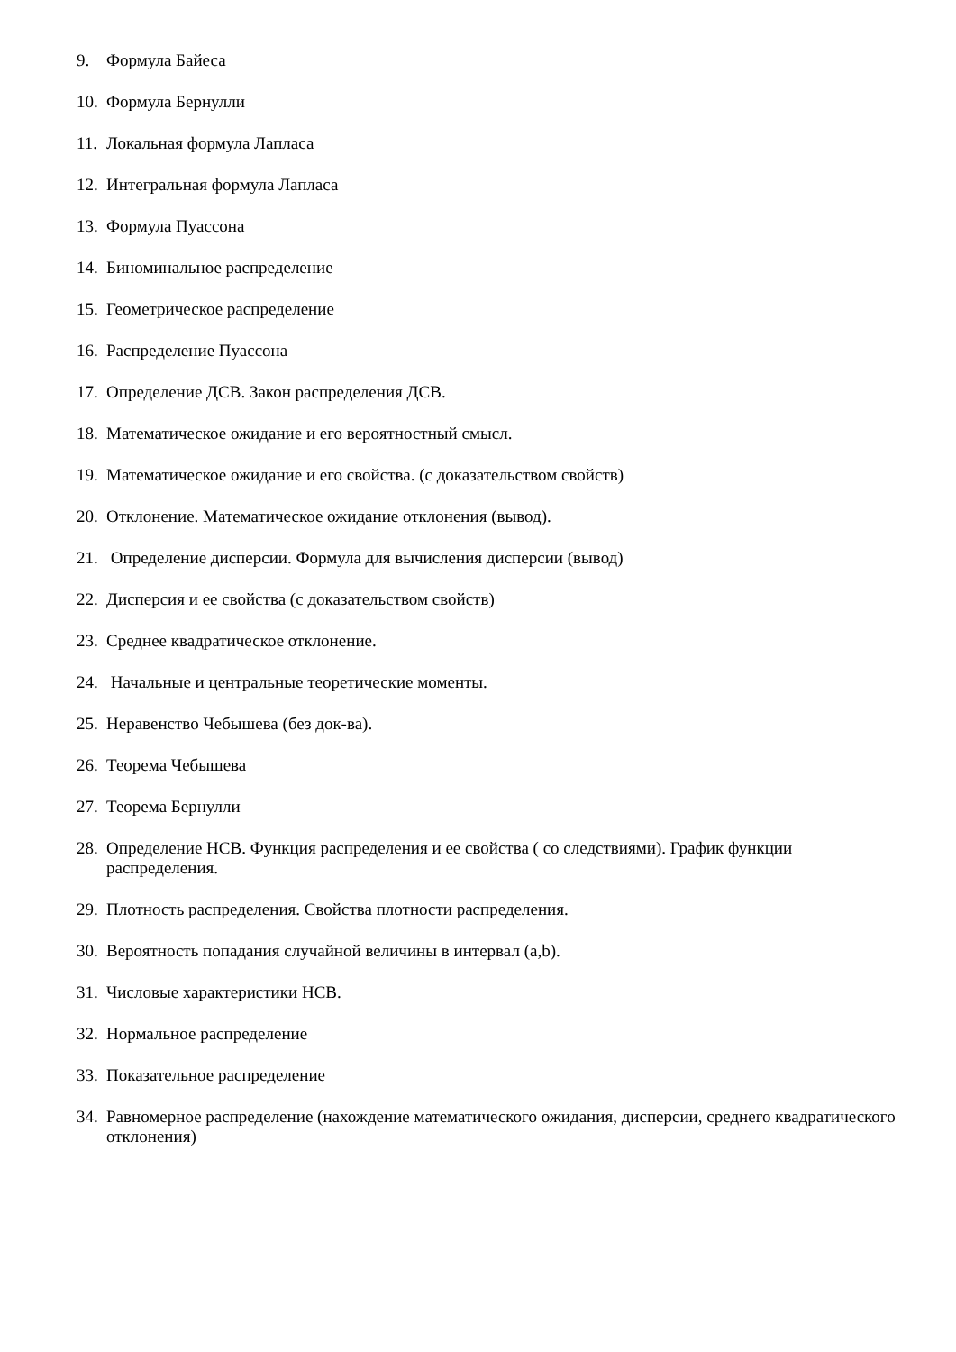9. Формула Байеса
10. Формула Бернулли
11. Локальная формула Лапласа
12. Интегральная формула Лапласа
13. Формула Пуассона
14. Биноминальное распределение
15. Геометрическое распределение
16. Распределение Пуассона
17. Определение ДСВ. Закон распределения ДСВ.
18. Математическое ожидание и его вероятностный смысл.
19. Математическое ожидание и его свойства. (с доказательством свойств)
20. Отклонение. Математическое ожидание отклонения (вывод).
21. Определение дисперсии. Формула для вычисления дисперсии (вывод)
22. Дисперсия и ее свойства (с доказательством свойств)
23. Среднее квадратическое отклонение.
24. Начальные и центральные теоретические моменты.
25. Неравенство Чебышева (без док-ва).
26. Теорема Чебышева
27. Теорема Бернулли
28. Определение НСВ. Функция распределения и ее свойства ( со следствиями). График функции распределения.
29. Плотность распределения. Свойства плотности распределения.
30. Вероятность попадания случайной величины в интервал (a,b).
31. Числовые характеристики НСВ.
32. Нормальное распределение
33. Показательное распределение
34. Равномерное распределение (нахождение математического ожидания, дисперсии, среднего квадратического отклонения)